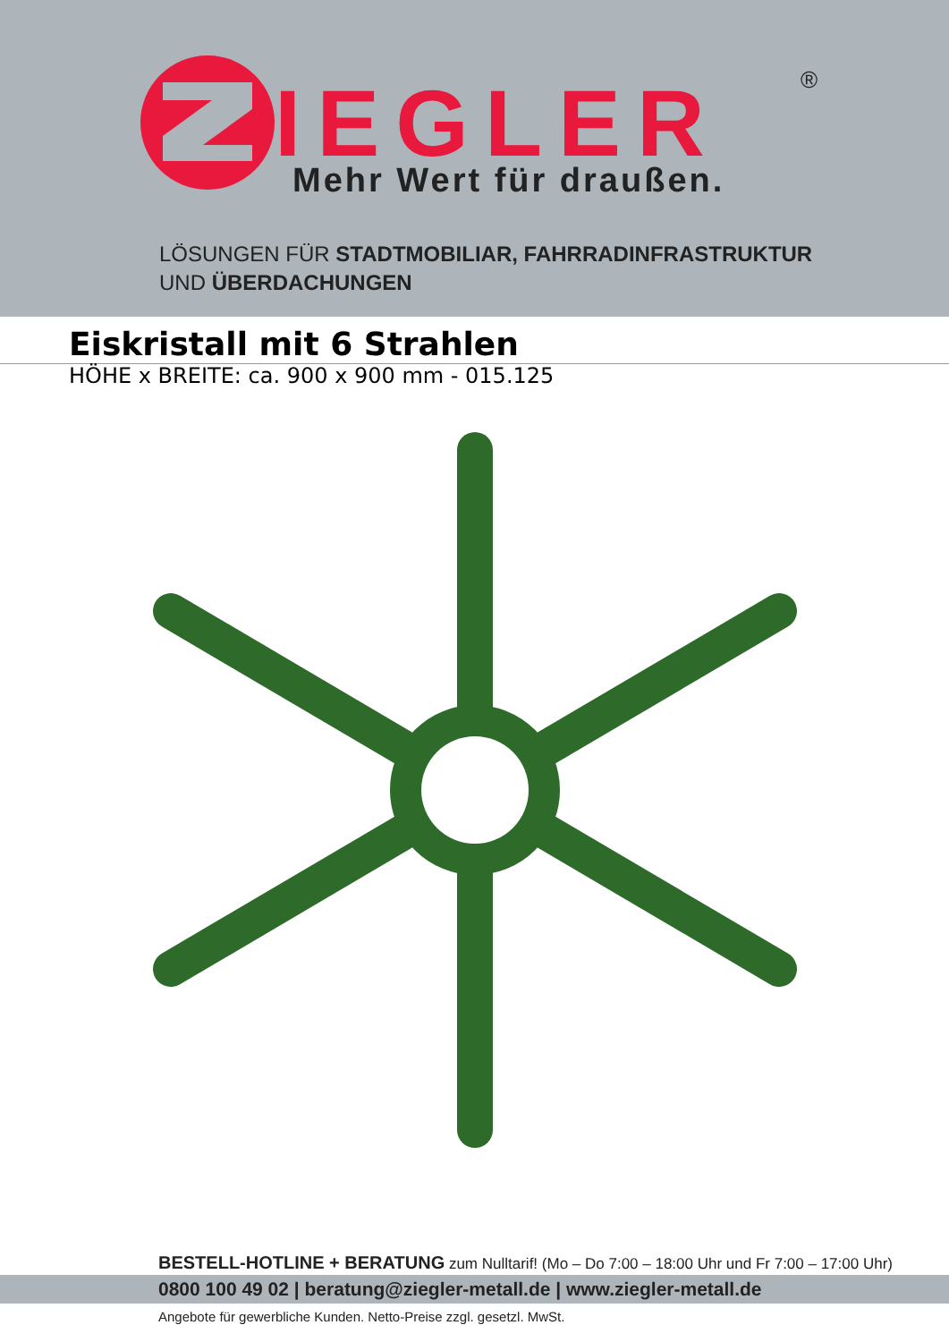IEGLER
Mehr Wert für draußen.
®
LÖSUNGEN FÜR STADTMOBILIAR, FAHRRADINFRASTRUKTUR
UND ÜBERDACHUNGEN
Eiskristall mit 6 Strahlen
HÖHE x BREITE: ca. 900 x 900 mm - 015.125
BESTELL-HOTLINE + BERATUNG zum Nulltarif! (Mo – Do 7:00 – 18:00 Uhr und Fr 7:00 – 17:00 Uhr)
0800 100 49 02 | beratung@ziegler-metall.de | www.ziegler-metall.de
Angebote für gewerbliche Kunden. Netto-Preise zzgl. gesetzl. MwSt.